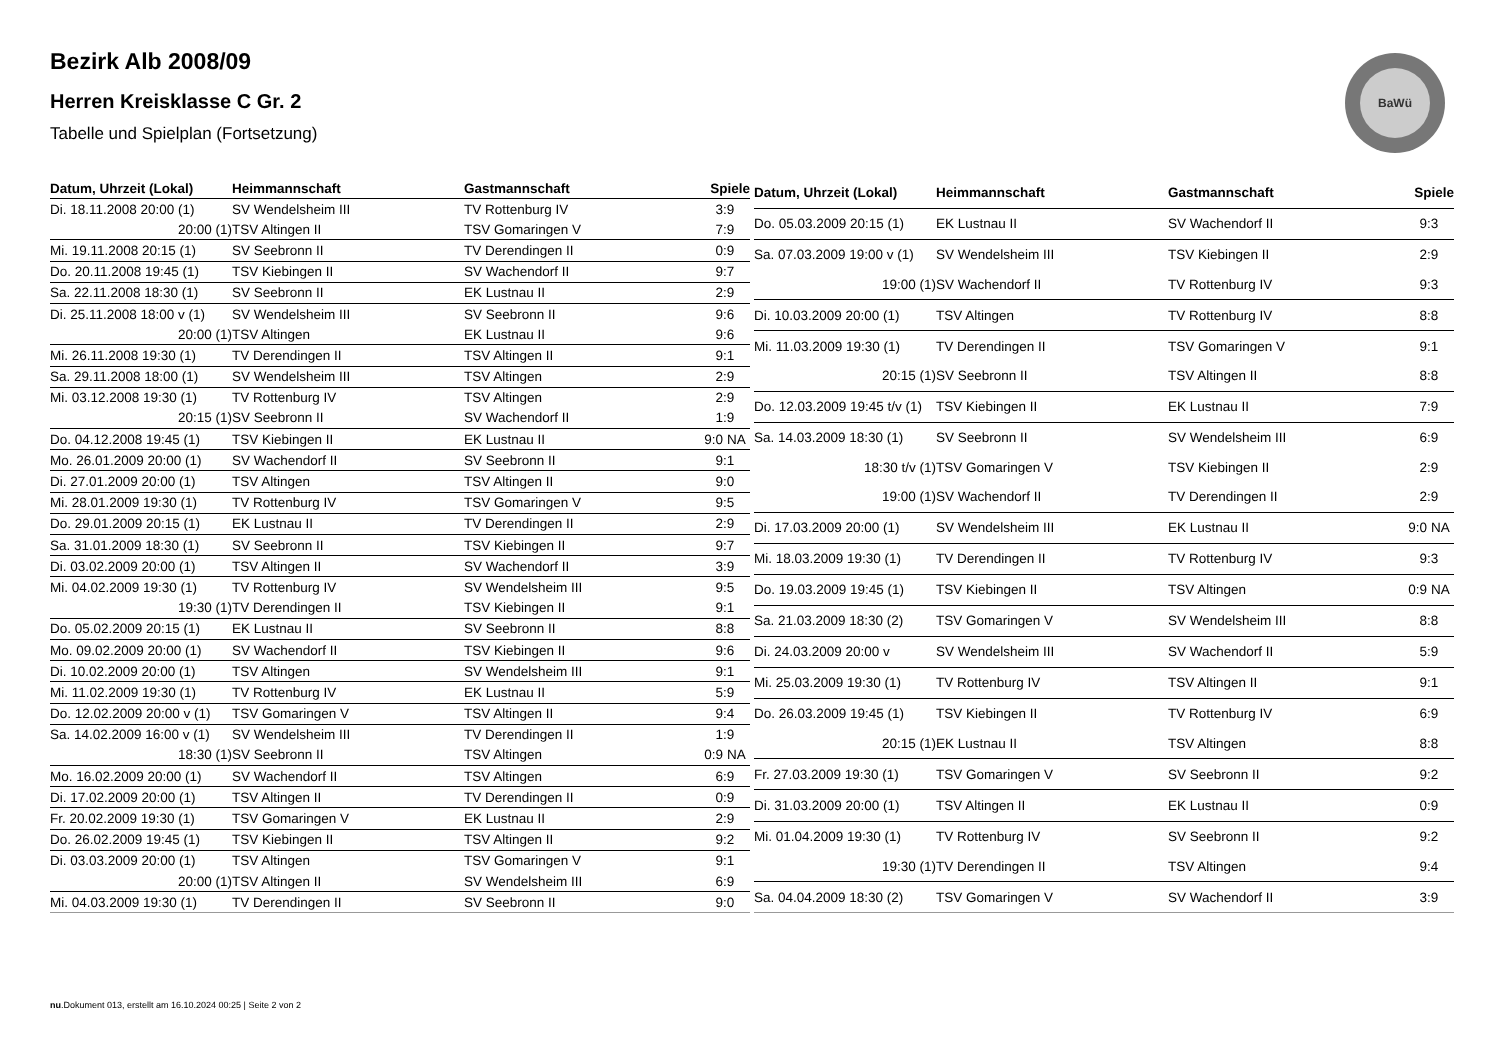Bezirk Alb 2008/09
Herren Kreisklasse C Gr. 2
Tabelle und Spielplan (Fortsetzung)
BaWü
| Datum, Uhrzeit (Lokal) | Heimmannschaft | Gastmannschaft | Spiele |
| --- | --- | --- | --- |
| Di. 18.11.2008 20:00 (1) | SV Wendelsheim III | TV Rottenburg IV | 3:9 |
| 20:00 (1) | TSV Altingen II | TSV Gomaringen V | 7:9 |
| Mi. 19.11.2008 20:15 (1) | SV Seebronn II | TV Derendingen II | 0:9 |
| Do. 20.11.2008 19:45 (1) | TSV Kiebingen II | SV Wachendorf II | 9:7 |
| Sa. 22.11.2008 18:30 (1) | SV Seebronn II | EK Lustnau II | 2:9 |
| Di. 25.11.2008 18:00 v (1) | SV Wendelsheim III | SV Seebronn II | 9:6 |
| 20:00 (1) | TSV Altingen | EK Lustnau II | 9:6 |
| Mi. 26.11.2008 19:30 (1) | TV Derendingen II | TSV Altingen II | 9:1 |
| Sa. 29.11.2008 18:00 (1) | SV Wendelsheim III | TSV Altingen | 2:9 |
| Mi. 03.12.2008 19:30 (1) | TV Rottenburg IV | TSV Altingen | 2:9 |
| 20:15 (1) | SV Seebronn II | SV Wachendorf II | 1:9 |
| Do. 04.12.2008 19:45 (1) | TSV Kiebingen II | EK Lustnau II | 9:0 NA |
| Mo. 26.01.2009 20:00 (1) | SV Wachendorf II | SV Seebronn II | 9:1 |
| Di. 27.01.2009 20:00 (1) | TSV Altingen | TSV Altingen II | 9:0 |
| Mi. 28.01.2009 19:30 (1) | TV Rottenburg IV | TSV Gomaringen V | 9:5 |
| Do. 29.01.2009 20:15 (1) | EK Lustnau II | TV Derendingen II | 2:9 |
| Sa. 31.01.2009 18:30 (1) | SV Seebronn II | TSV Kiebingen II | 9:7 |
| Di. 03.02.2009 20:00 (1) | TSV Altingen II | SV Wachendorf II | 3:9 |
| Mi. 04.02.2009 19:30 (1) | TV Rottenburg IV | SV Wendelsheim III | 9:5 |
| 19:30 (1) | TV Derendingen II | TSV Kiebingen II | 9:1 |
| Do. 05.02.2009 20:15 (1) | EK Lustnau II | SV Seebronn II | 8:8 |
| Mo. 09.02.2009 20:00 (1) | SV Wachendorf II | TSV Kiebingen II | 9:6 |
| Di. 10.02.2009 20:00 (1) | TSV Altingen | SV Wendelsheim III | 9:1 |
| Mi. 11.02.2009 19:30 (1) | TV Rottenburg IV | EK Lustnau II | 5:9 |
| Do. 12.02.2009 20:00 v (1) | TSV Gomaringen V | TSV Altingen II | 9:4 |
| Sa. 14.02.2009 16:00 v (1) | SV Wendelsheim III | TV Derendingen II | 1:9 |
| 18:30 (1) | SV Seebronn II | TSV Altingen | 0:9 NA |
| Mo. 16.02.2009 20:00 (1) | SV Wachendorf II | TSV Altingen | 6:9 |
| Di. 17.02.2009 20:00 (1) | TSV Altingen II | TV Derendingen II | 0:9 |
| Fr. 20.02.2009 19:30 (1) | TSV Gomaringen V | EK Lustnau II | 2:9 |
| Do. 26.02.2009 19:45 (1) | TSV Kiebingen II | TSV Altingen II | 9:2 |
| Di. 03.03.2009 20:00 (1) | TSV Altingen | TSV Gomaringen V | 9:1 |
| 20:00 (1) | TSV Altingen II | SV Wendelsheim III | 6:9 |
| Mi. 04.03.2009 19:30 (1) | TV Derendingen II | SV Seebronn II | 9:0 |
| Datum, Uhrzeit (Lokal) | Heimmannschaft | Gastmannschaft | Spiele |
| --- | --- | --- | --- |
| Do. 05.03.2009 20:15 (1) | EK Lustnau II | SV Wachendorf II | 9:3 |
| Sa. 07.03.2009 19:00 v (1) | SV Wendelsheim III | TSV Kiebingen II | 2:9 |
| 19:00 (1) | SV Wachendorf II | TV Rottenburg IV | 9:3 |
| Di. 10.03.2009 20:00 (1) | TSV Altingen | TV Rottenburg IV | 8:8 |
| Mi. 11.03.2009 19:30 (1) | TV Derendingen II | TSV Gomaringen V | 9:1 |
| 20:15 (1) | SV Seebronn II | TSV Altingen II | 8:8 |
| Do. 12.03.2009 19:45 t/v (1) | TSV Kiebingen II | EK Lustnau II | 7:9 |
| Sa. 14.03.2009 18:30 (1) | SV Seebronn II | SV Wendelsheim III | 6:9 |
| 18:30 t/v (1) | TSV Gomaringen V | TSV Kiebingen II | 2:9 |
| 19:00 (1) | SV Wachendorf II | TV Derendingen II | 2:9 |
| Di. 17.03.2009 20:00 (1) | SV Wendelsheim III | EK Lustnau II | 9:0 NA |
| Mi. 18.03.2009 19:30 (1) | TV Derendingen II | TV Rottenburg IV | 9:3 |
| Do. 19.03.2009 19:45 (1) | TSV Kiebingen II | TSV Altingen | 0:9 NA |
| Sa. 21.03.2009 18:30 (2) | TSV Gomaringen V | SV Wendelsheim III | 8:8 |
| Di. 24.03.2009 20:00 v | SV Wendelsheim III | SV Wachendorf II | 5:9 |
| Mi. 25.03.2009 19:30 (1) | TV Rottenburg IV | TSV Altingen II | 9:1 |
| Do. 26.03.2009 19:45 (1) | TSV Kiebingen II | TV Rottenburg IV | 6:9 |
| 20:15 (1) | EK Lustnau II | TSV Altingen | 8:8 |
| Fr. 27.03.2009 19:30 (1) | TSV Gomaringen V | SV Seebronn II | 9:2 |
| Di. 31.03.2009 20:00 (1) | TSV Altingen II | EK Lustnau II | 0:9 |
| Mi. 01.04.2009 19:30 (1) | TV Rottenburg IV | SV Seebronn II | 9:2 |
| 19:30 (1) | TV Derendingen II | TSV Altingen | 9:4 |
| Sa. 04.04.2009 18:30 (2) | TSV Gomaringen V | SV Wachendorf II | 3:9 |
nu.Dokument 013, erstellt am 16.10.2024 00:25 | Seite 2 von 2